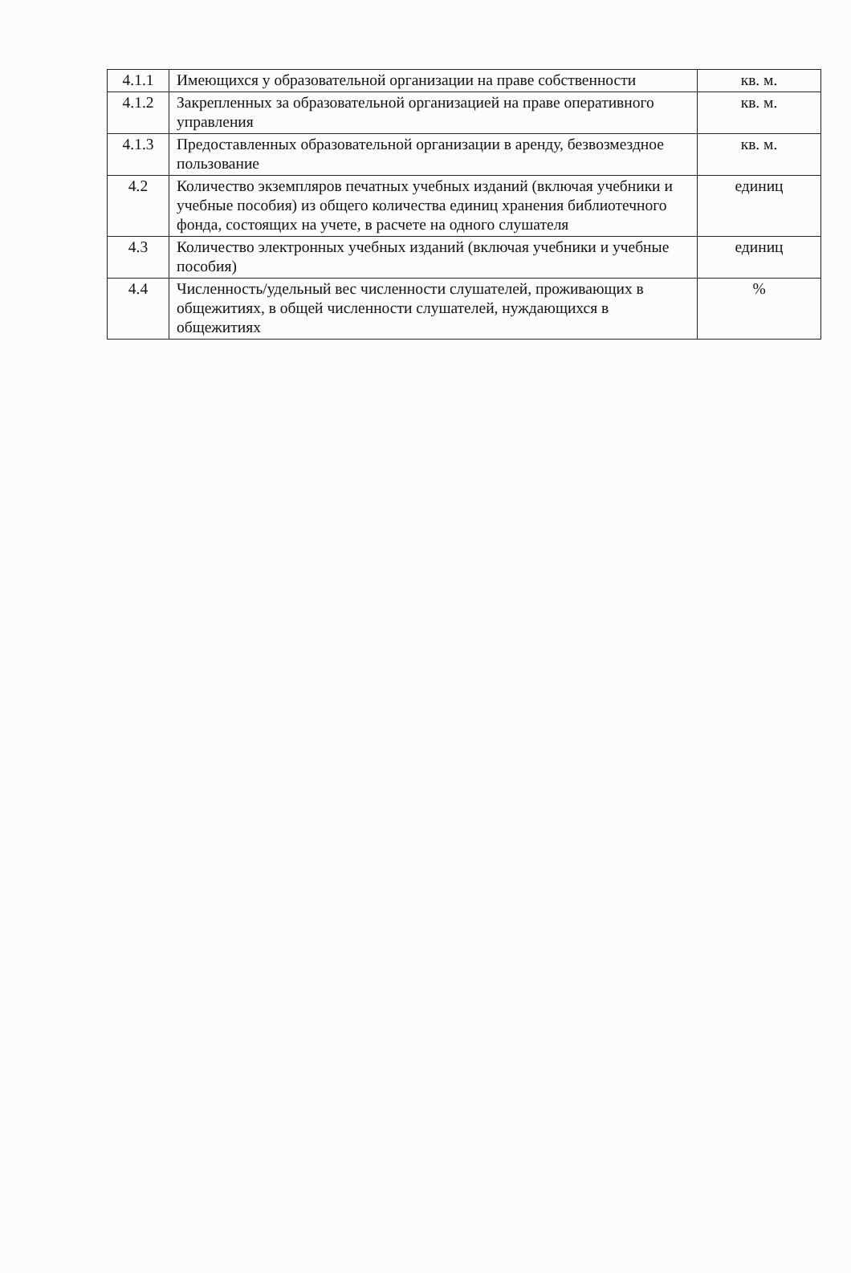| 4.1.1 | Имеющихся у образовательной организации на праве собственности | кв. м. |
| 4.1.2 | Закрепленных за образовательной организацией на праве оперативного управления | кв. м. |
| 4.1.3 | Предоставленных образовательной организации в аренду, безвозмездное пользование | кв. м. |
| 4.2 | Количество экземпляров печатных учебных изданий (включая учебники и учебные пособия) из общего количества единиц хранения библиотечного фонда, состоящих на учете, в расчете на одного слушателя | единиц |
| 4.3 | Количество электронных учебных изданий (включая учебники и учебные пособия) | единиц |
| 4.4 | Численность/удельный вес численности слушателей, проживающих в общежитиях, в общей численности слушателей, нуждающихся в общежитиях | % |